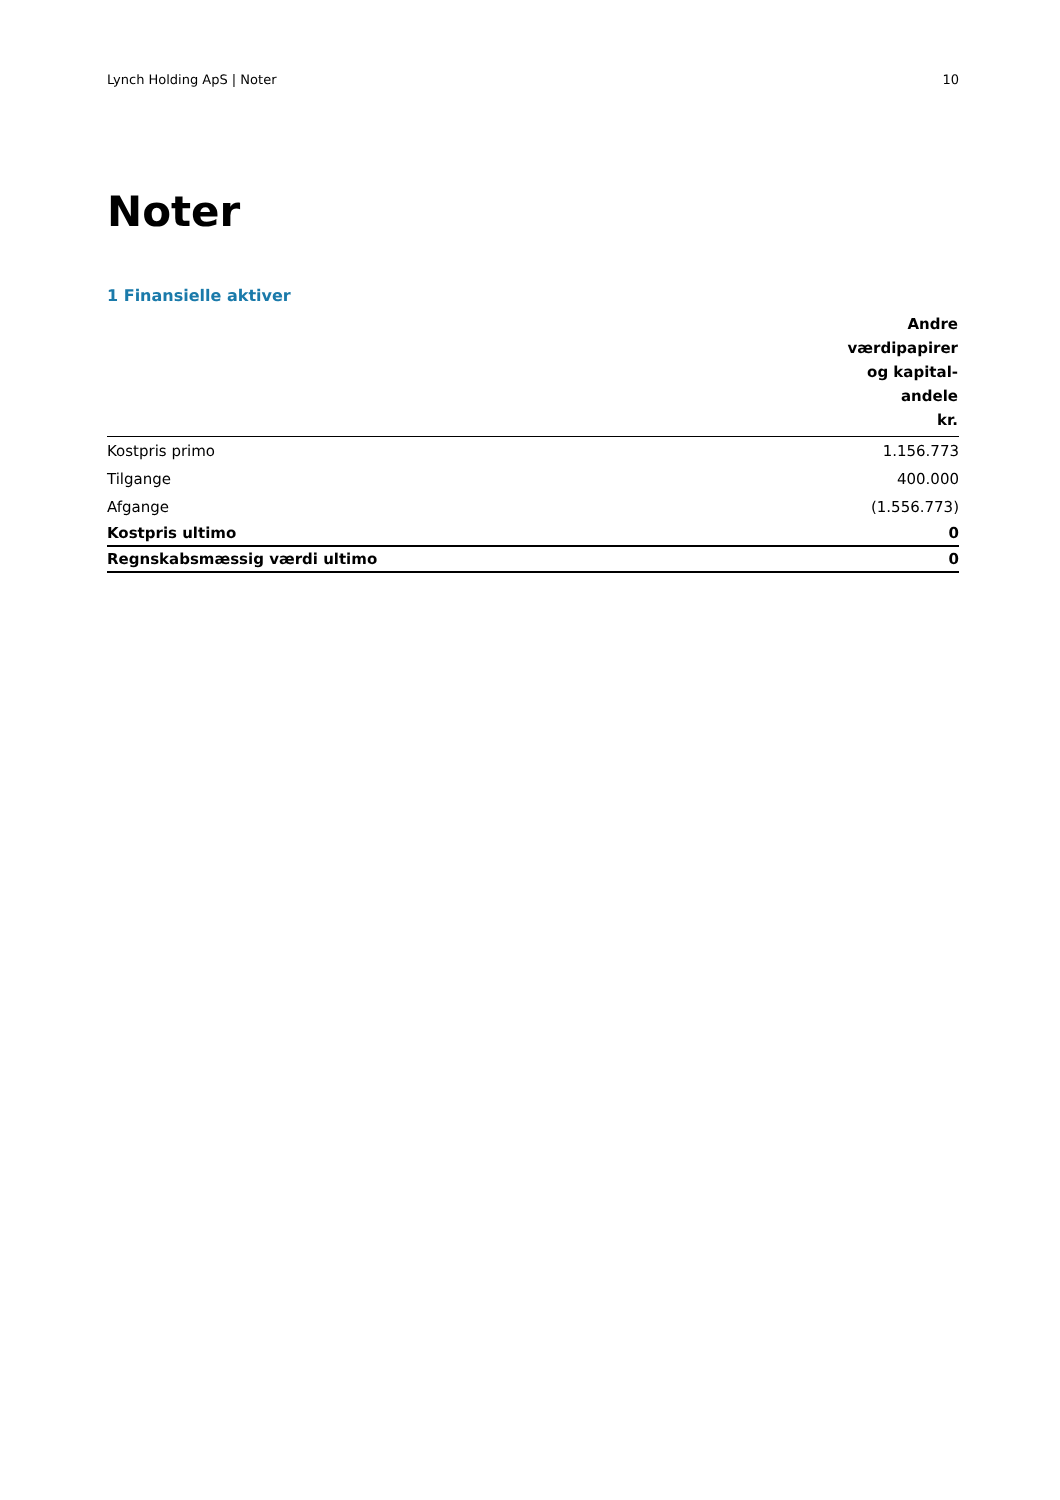Lynch Holding ApS | Noter 10
Noter
1 Finansielle aktiver
| | Andre værdipapirer og kapital- andele kr. |
| --- | --- |
| Kostpris primo | 1.156.773 |
| Tilgange | 400.000 |
| Afgange | (1.556.773) |
| Kostpris ultimo | 0 |
| Regnskabsmæssig værdi ultimo | 0 |